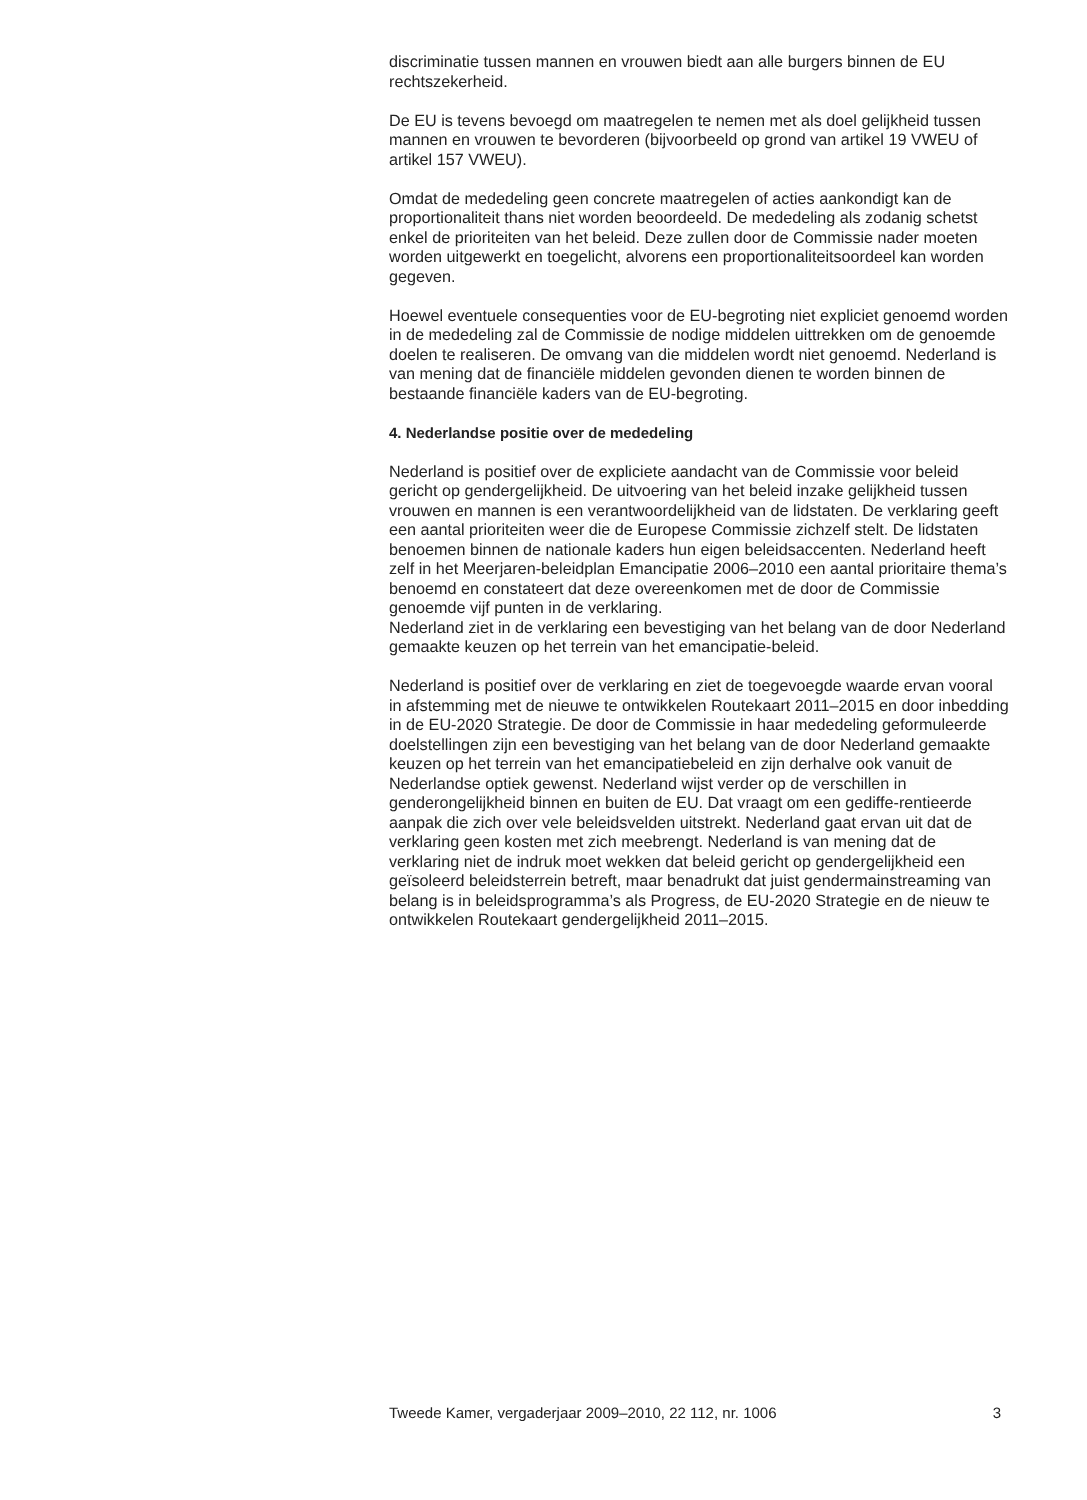discriminatie tussen mannen en vrouwen biedt aan alle burgers binnen de EU rechtszekerheid.
De EU is tevens bevoegd om maatregelen te nemen met als doel gelijkheid tussen mannen en vrouwen te bevorderen (bijvoorbeeld op grond van artikel 19 VWEU of artikel 157 VWEU).
Omdat de mededeling geen concrete maatregelen of acties aankondigt kan de proportionaliteit thans niet worden beoordeeld. De mededeling als zodanig schetst enkel de prioriteiten van het beleid. Deze zullen door de Commissie nader moeten worden uitgewerkt en toegelicht, alvorens een proportionaliteitsoordeel kan worden gegeven.
Hoewel eventuele consequenties voor de EU-begroting niet expliciet genoemd worden in de mededeling zal de Commissie de nodige middelen uittrekken om de genoemde doelen te realiseren. De omvang van die middelen wordt niet genoemd. Nederland is van mening dat de financiële middelen gevonden dienen te worden binnen de bestaande financiële kaders van de EU-begroting.
4. Nederlandse positie over de mededeling
Nederland is positief over de expliciete aandacht van de Commissie voor beleid gericht op gendergelijkheid. De uitvoering van het beleid inzake gelijkheid tussen vrouwen en mannen is een verantwoordelijkheid van de lidstaten. De verklaring geeft een aantal prioriteiten weer die de Europese Commissie zichzelf stelt. De lidstaten benoemen binnen de nationale kaders hun eigen beleidsaccenten. Nederland heeft zelf in het Meerjaren-beleidplan Emancipatie 2006–2010 een aantal prioritaire thema’s benoemd en constateert dat deze overeenkomen met de door de Commissie genoemde vijf punten in de verklaring.
Nederland ziet in de verklaring een bevestiging van het belang van de door Nederland gemaakte keuzen op het terrein van het emancipatie-beleid.
Nederland is positief over de verklaring en ziet de toegevoegde waarde ervan vooral in afstemming met de nieuwe te ontwikkelen Routekaart 2011–2015 en door inbedding in de EU-2020 Strategie. De door de Commissie in haar mededeling geformuleerde doelstellingen zijn een bevestiging van het belang van de door Nederland gemaakte keuzen op het terrein van het emancipatiebeleid en zijn derhalve ook vanuit de Nederlandse optiek gewenst. Nederland wijst verder op de verschillen in genderongelijkheid binnen en buiten de EU. Dat vraagt om een gediffe-rentieerde aanpak die zich over vele beleidsvelden uitstrekt. Nederland gaat ervan uit dat de verklaring geen kosten met zich meebrengt. Nederland is van mening dat de verklaring niet de indruk moet wekken dat beleid gericht op gendergelijkheid een geïsoleerd beleidsterrein betreft, maar benadrukt dat juist gendermainstreaming van belang is in beleidsprogramma’s als Progress, de EU-2020 Strategie en de nieuw te ontwikkelen Routekaart gendergelijkheid 2011–2015.
Tweede Kamer, vergaderjaar 2009–2010, 22 112, nr. 1006 3